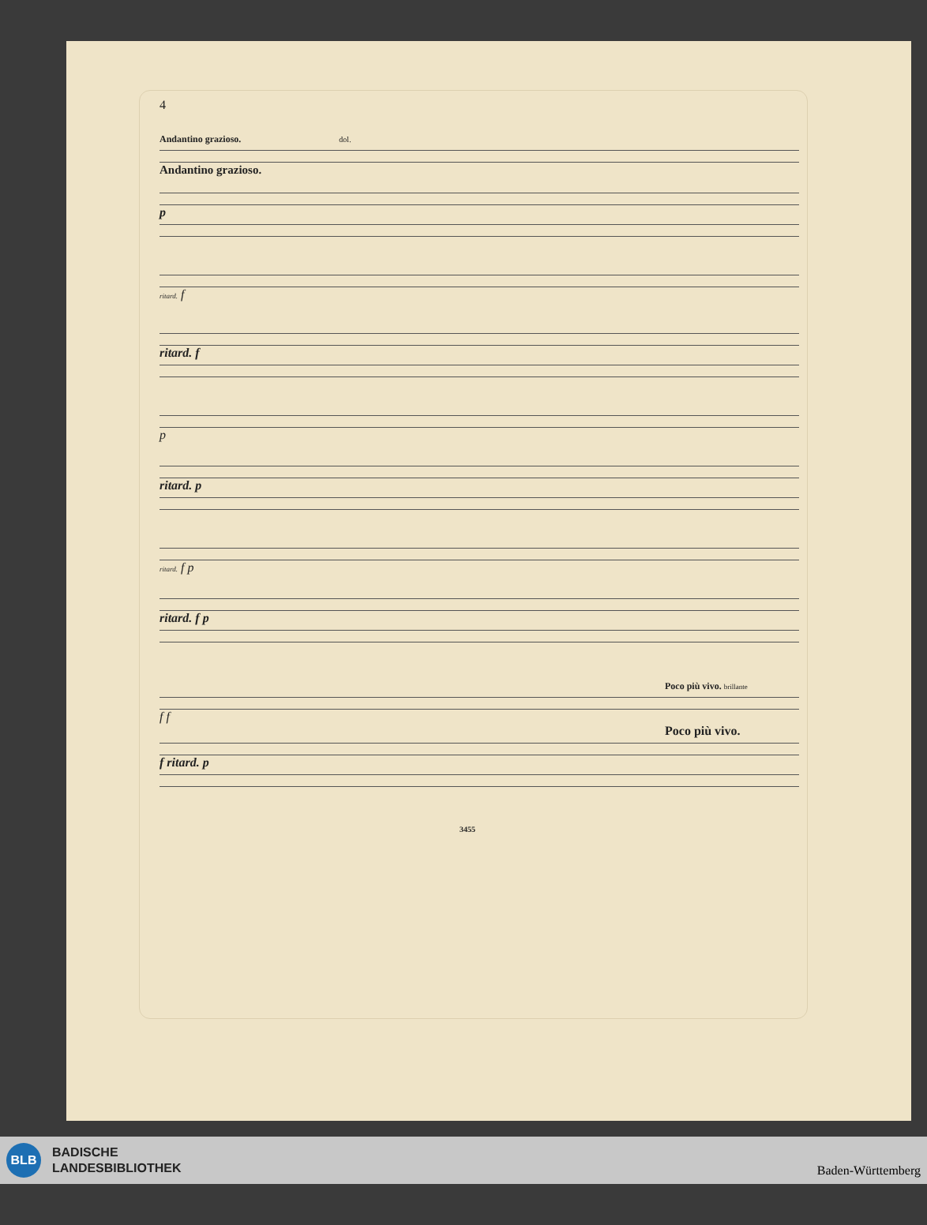4
Andantino grazioso. dol.
Andantino grazioso.
p
ritard. f
ritard. f
p
ritard. p
ritard. f p
ritard. f p
Poco più vivo. brillante
f f
Poco più vivo.
f ritard. p
3455
BLB
BADISCHE
LANDESBIBLIOTHEK
Baden-Württemberg